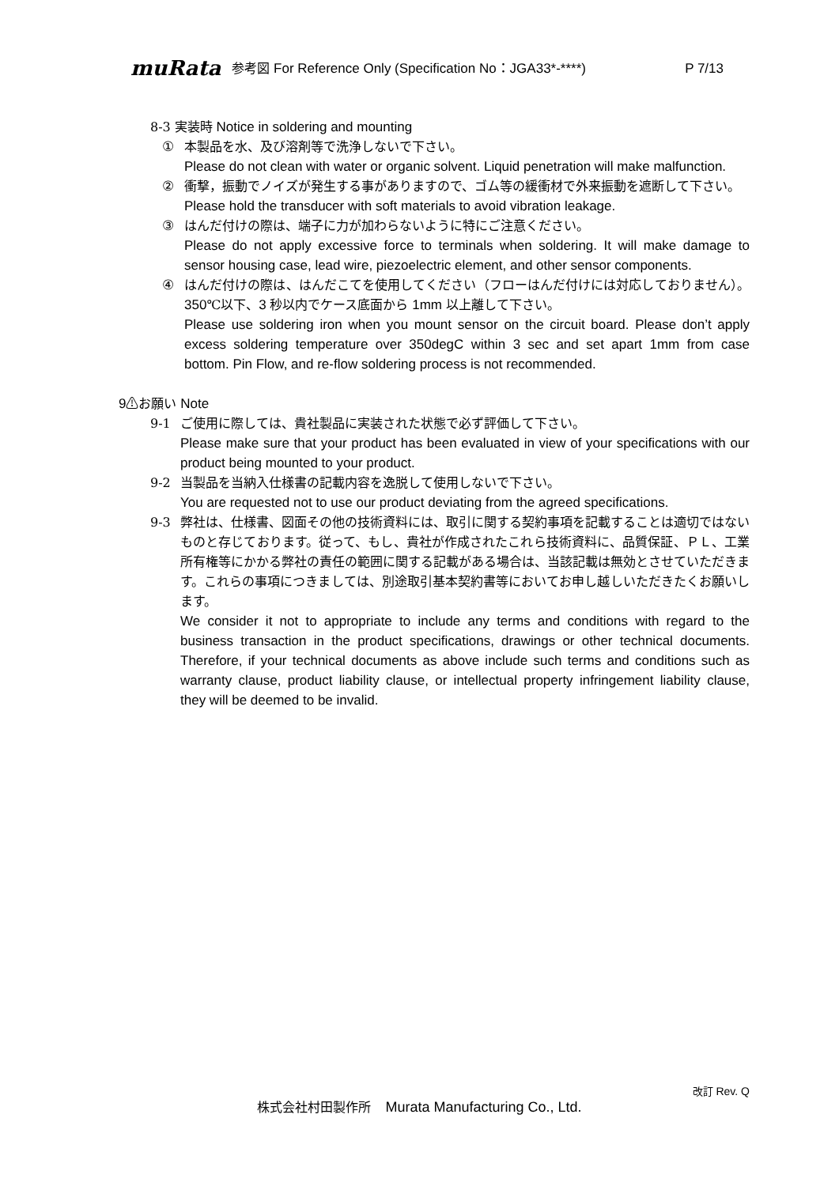muRata 参考図 For Reference Only (Specification No：JGA33*-****) P 7/13
8-3 実装時 Notice in soldering and mounting
① 本製品を水、及び溶剤等で洗浄しないで下さい。
Please do not clean with water or organic solvent. Liquid penetration will make malfunction.
② 衝撃，振動でノイズが発生する事がありますので、ゴム等の緩衝材で外来振動を遮断して下さい。
Please hold the transducer with soft materials to avoid vibration leakage.
③ はんだ付けの際は、端子に力が加わらないように特にご注意ください。
Please do not apply excessive force to terminals when soldering. It will make damage to sensor housing case, lead wire, piezoelectric element, and other sensor components.
④ はんだ付けの際は、はんだこてを使用してください（フローはんだ付けには対応しておりません）。350℃以下、3 秒以内でケース底面から 1mm 以上離して下さい。
Please use soldering iron when you mount sensor on the circuit board. Please don’t apply excess soldering temperature over 350degC within 3 sec and set apart 1mm from case bottom. Pin Flow, and re-flow soldering process is not recommended.
9⚠お願い Note
9-1 ご使用に際しては、貴社製品に実装された状態で必ず評価して下さい。
Please make sure that your product has been evaluated in view of your specifications with our product being mounted to your product.
9-2 当製品を当納入仕様書の記載内容を逸脱して使用しないで下さい。
You are requested not to use our product deviating from the agreed specifications.
9-3 弊社は、仕様書、図面その他の技術資料には、取引に関する契約事項を記載することは適切ではないものと存じております。従って、もし、貴社が作成されたこれら技術資料に、品質保証、ＰＬ、工業所有権等にかかる弊社の責任の範囲に関する記載がある場合は、当該記載は無効とさせていただきます。これらの事項につきましては、別途取引基本契約書等においてお申し越しいただきたくお願いします。
We consider it not to appropriate to include any terms and conditions with regard to the business transaction in the product specifications, drawings or other technical documents. Therefore, if your technical documents as above include such terms and conditions such as warranty clause, product liability clause, or intellectual property infringement liability clause, they will be deemed to be invalid.
改訂 Rev. Q
株式会社村田製作所　Murata Manufacturing Co., Ltd.